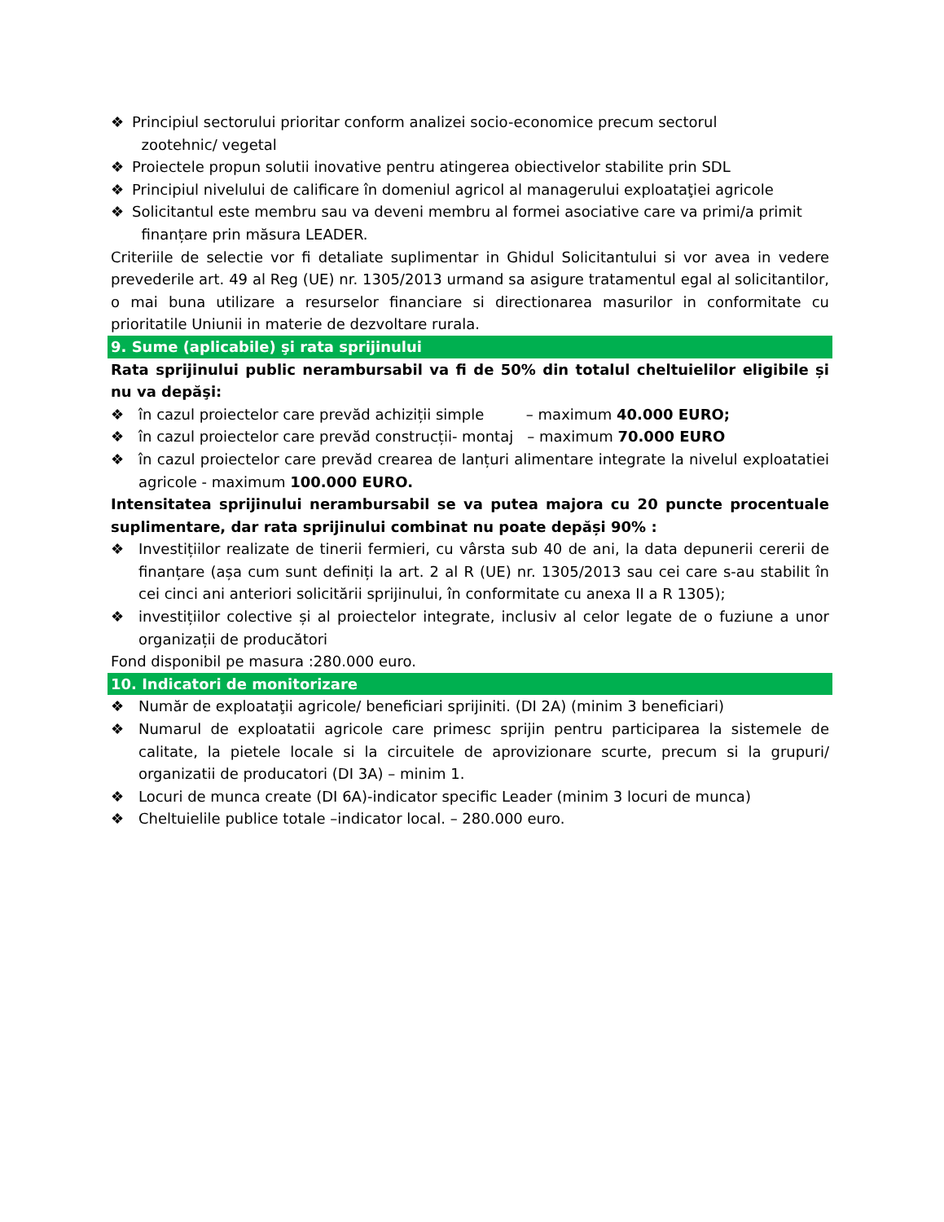❖ Principiul sectorului prioritar conform analizei socio-economice precum sectorul
zootehnic/ vegetal
❖ Proiectele propun solutii inovative pentru atingerea obiectivelor stabilite prin SDL
❖ Principiul nivelului de calificare în domeniul agricol al managerului exploataţiei agricole
❖ Solicitantul este membru sau va deveni membru al formei asociative care va primi/a primit
finanțare prin măsura LEADER.
Criteriile de selectie vor fi detaliate suplimentar in Ghidul Solicitantului si vor avea in vedere prevederile art. 49 al Reg (UE) nr. 1305/2013 urmand sa asigure tratamentul egal al solicitantilor, o mai buna utilizare a resurselor financiare si directionarea masurilor in conformitate cu prioritatile Uniunii in materie de dezvoltare rurala.
9. Sume (aplicabile) şi rata sprijinului
Rata sprijinului public nerambursabil va fi de 50% din totalul cheltuielilor eligibile și nu va depăşi:
❖ în cazul proiectelor care prevăd achiziții simple – maximum 40.000 EURO;
❖ în cazul proiectelor care prevăd construcții- montaj – maximum 70.000 EURO
❖ în cazul proiectelor care prevăd crearea de lanțuri alimentare integrate la nivelul exploatatiei agricole - maximum 100.000 EURO.
Intensitatea sprijinului nerambursabil se va putea majora cu 20 puncte procentuale suplimentare, dar rata sprijinului combinat nu poate depăși 90% :
❖ Investițiilor realizate de tinerii fermieri, cu vârsta sub 40 de ani, la data depunerii cererii de finanțare (așa cum sunt definiți la art. 2 al R (UE) nr. 1305/2013 sau cei care s-au stabilit în cei cinci ani anteriori solicitării sprijinului, în conformitate cu anexa II a R 1305);
❖ investițiilor colective și al proiectelor integrate, inclusiv al celor legate de o fuziune a unor organizații de producători
Fond disponibil pe masura :280.000 euro.
10. Indicatori de monitorizare
❖ Număr de exploataţii agricole/ beneficiari sprijiniti. (DI 2A) (minim 3 beneficiari)
❖ Numarul de exploatatii agricole care primesc sprijin pentru participarea la sistemele de calitate, la pietele locale si la circuitele de aprovizionare scurte, precum si la grupuri/ organizatii de producatori (DI 3A) – minim 1.
❖ Locuri de munca create (DI 6A)-indicator specific Leader (minim 3 locuri de munca)
❖ Cheltuielile publice totale –indicator local. – 280.000 euro.